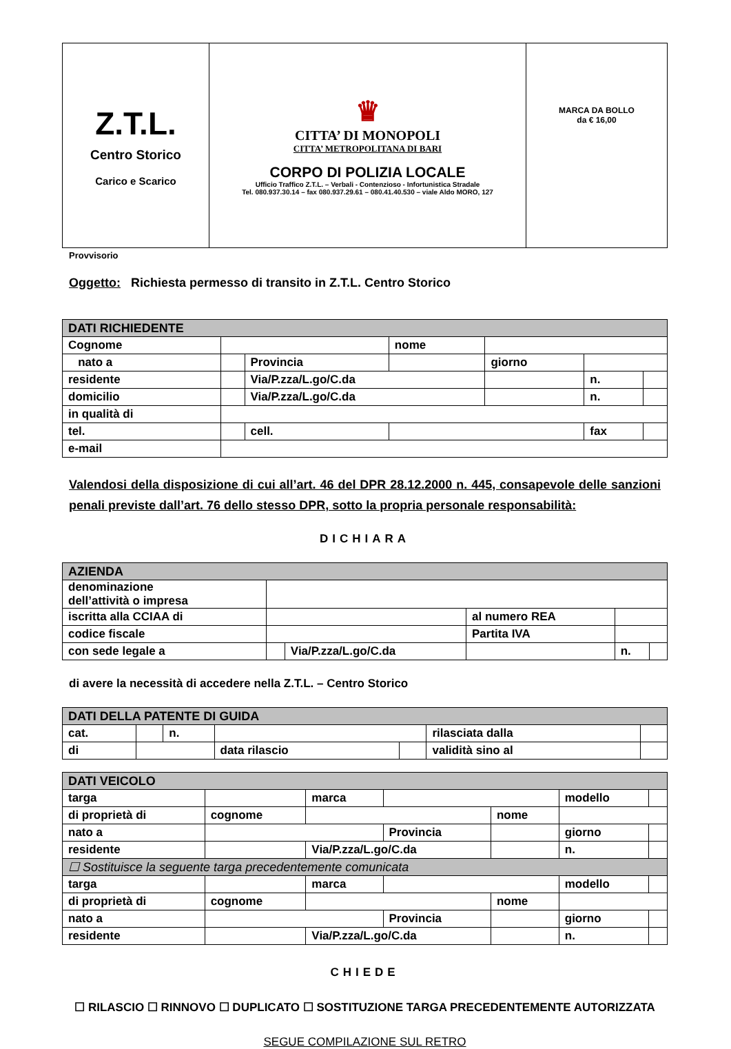| Z.T.L. Centro Storico Carico e Scarico | ♛ CITTA’ DI MONOPOLI CITTA’ METROPOLITANA DI BARI CORPO DI POLIZIA LOCALE Ufficio Traffico Z.T.L. – Verbali - Contenzioso - Infortunistica Stradale Tel. 080.937.30.14 – fax 080.937.29.61 – 080.41.40.530 – viale Aldo MORO, 127 | MARCA DA BOLLO da € 16,00 |
Provvisorio
Oggetto: Richiesta permesso di transito in Z.T.L. Centro Storico
| DATI RICHIEDENTE | | | | | | |
| Cognome | | | nome | | | |
| nato a | | Provincia | | giorno | | |
| residente | | Via/P.zza/L.go/C.da | | | n. | |
| domicilio | | Via/P.zza/L.go/C.da | | | n. | |
| in qualità di | | | | | | |
| tel. | | cell. | | | fax | |
| e-mail | | | | | | |
Valendosi della disposizione di cui all’art. 46 del DPR 28.12.2000 n. 445, consapevole delle sanzioni penali previste dall’art. 76 dello stesso DPR, sotto la propria personale responsabilità:
DICHIARA
| AZIENDA | | | | | |
| denominazione dell’attività o impresa | | | | | |
| iscritta alla CCIAA di | | | al numero REA | | |
| codice fiscale | | | Partita IVA | | |
| con sede legale a | | Via/P.zza/L.go/C.da | | n. | |
di avere la necessità di accedere nella Z.T.L. – Centro Storico
| DATI DELLA PATENTE DI GUIDA | | | | | | |
| cat. | | n. | | | rilasciata dalla | |
| di | | | data rilascio | | validità sino al | |
| DATI VEICOLO | | | | | | | |
| targa | | | marca | | | modello | |
| di proprietà di | cognome | | | | nome | | |
| nato a | | | | Provincia | | giorno | |
| residente | | | Via/P.zza/L.go/C.da | | | n. | |
| ☐ Sostituisce la seguente targa precedentemente comunicata | | | | | | | |
| targa | | | marca | | | modello | |
| di proprietà di | cognome | | | | nome | | |
| nato a | | | | Provincia | | giorno | |
| residente | | | Via/P.zza/L.go/C.da | | | n. | |
CHIEDE
☐ RILASCIO ☐ RINNOVO ☐ DUPLICATO ☐ SOSTITUZIONE TARGA PRECEDENTEMENTE AUTORIZZATA
SEGUE COMPILAZIONE SUL RETRO